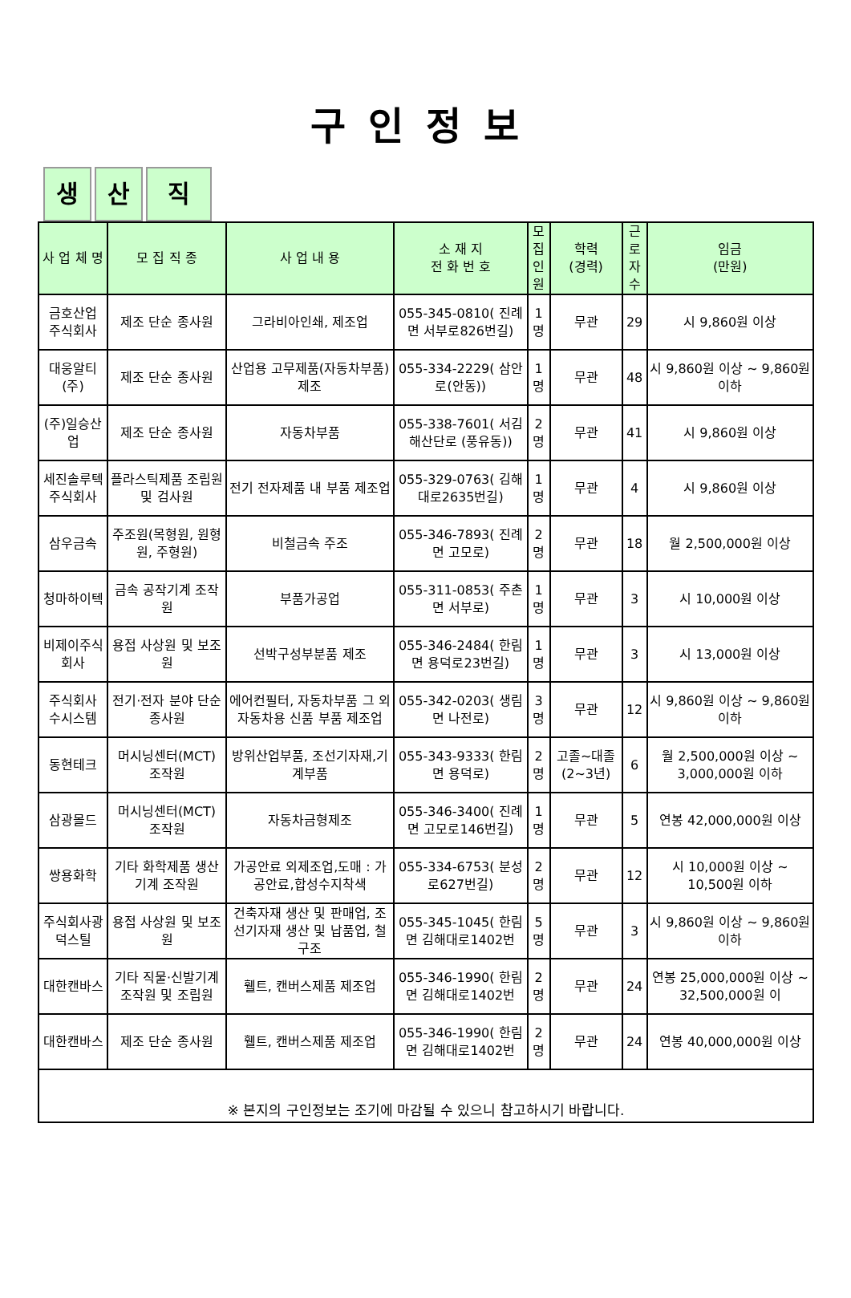구인정보
생 산 직
| 사 업 체 명 | 모 집 직 종 | 사 업 내 용 | 소 재 지 전 화 번 호 | 모집 인원 | 학력 (경력) | 근로 자수 | 임금 (만원) |
| --- | --- | --- | --- | --- | --- | --- | --- |
| 금호산업 주식회사 | 제조 단순 종사원 | 그라비아인쇄, 제조업 | 055-345-0810( 진례면 서부로826번길) | 1명 | 무관 | 29 | 시 9,860원 이상 |
| 대웅알티(주) | 제조 단순 종사원 | 산업용 고무제품(자동차부품) 제조 | 055-334-2229( 삼안로(안동)) | 1명 | 무관 | 48 | 시 9,860원 이상 ~ 9,860원 이하 |
| (주)일승산업 | 제조 단순 종사원 | 자동차부품 | 055-338-7601( 서김해산단로 (풍유동)) | 2명 | 무관 | 41 | 시 9,860원 이상 |
| 세진솔루텍 주식회사 | 플라스틱제품 조립원 및 검사원 | 전기 전자제품 내 부품 제조업 | 055-329-0763( 김해대로2635번길) | 1명 | 무관 | 4 | 시 9,860원 이상 |
| 삼우금속 | 주조원(목형원, 원형원, 주형원) | 비철금속 주조 | 055-346-7893( 진례면 고모로) | 2명 | 무관 | 18 | 월 2,500,000원 이상 |
| 청마하이텍 | 금속 공작기계 조작원 | 부품가공업 | 055-311-0853( 주촌면 서부로) | 1명 | 무관 | 3 | 시 10,000원 이상 |
| 비제이주식회사 | 용접 사상원 및 보조원 | 선박구성부분품 제조 | 055-346-2484( 한림면 용덕로23번길) | 1명 | 무관 | 3 | 시 13,000원 이상 |
| 주식회사 수시스템 | 전기·전자 분야 단순 종사원 | 에어컨필터, 자동차부품 그 외 자동차용 신품 부품 제조업 | 055-342-0203( 생림면 나전로) | 3명 | 무관 | 12 | 시 9,860원 이상 ~ 9,860원 이하 |
| 동현테크 | 머시닝센터(MCT) 조작원 | 방위산업부품, 조선기자재,기계부품 | 055-343-9333( 한림면 용덕로) | 2명 | 고졸~대졸(2~3년) | 6 | 월 2,500,000원 이상 ~ 3,000,000원 이하 |
| 삼광몰드 | 머시닝센터(MCT) 조작원 | 자동차금형제조 | 055-346-3400( 진례면 고모로146번길) | 1명 | 무관 | 5 | 연봉 42,000,000원 이상 |
| 쌍용화학 | 기타 화학제품 생산기계 조작원 | 가공안료 외제조업,도매 : 가공안료,합성수지착색 | 055-334-6753( 분성로627번길) | 2명 | 무관 | 12 | 시 10,000원 이상 ~ 10,500원 이하 |
| 주식회사광덕스틸 | 용접 사상원 및 보조원 | 건축자재 생산 및 판매업, 조선기자재 생산 및 납품업, 철구조 | 055-345-1045( 한림면 김해대로1402번 | 5명 | 무관 | 3 | 시 9,860원 이상 ~ 9,860원 이하 |
| 대한캔바스 | 기타 직물·신발기계 조작원 및 조립원 | 휄트, 캔버스제품 제조업 | 055-346-1990( 한림면 김해대로1402번 | 2명 | 무관 | 24 | 연봉 25,000,000원 이상 ~ 32,500,000원 이 |
| 대한캔바스 | 제조 단순 종사원 | 휄트, 캔버스제품 제조업 | 055-346-1990( 한림면 김해대로1402번 | 2명 | 무관 | 24 | 연봉 40,000,000원 이상 |
※ 본지의 구인정보는 조기에 마감될 수 있으니 참고하시기 바랍니다.